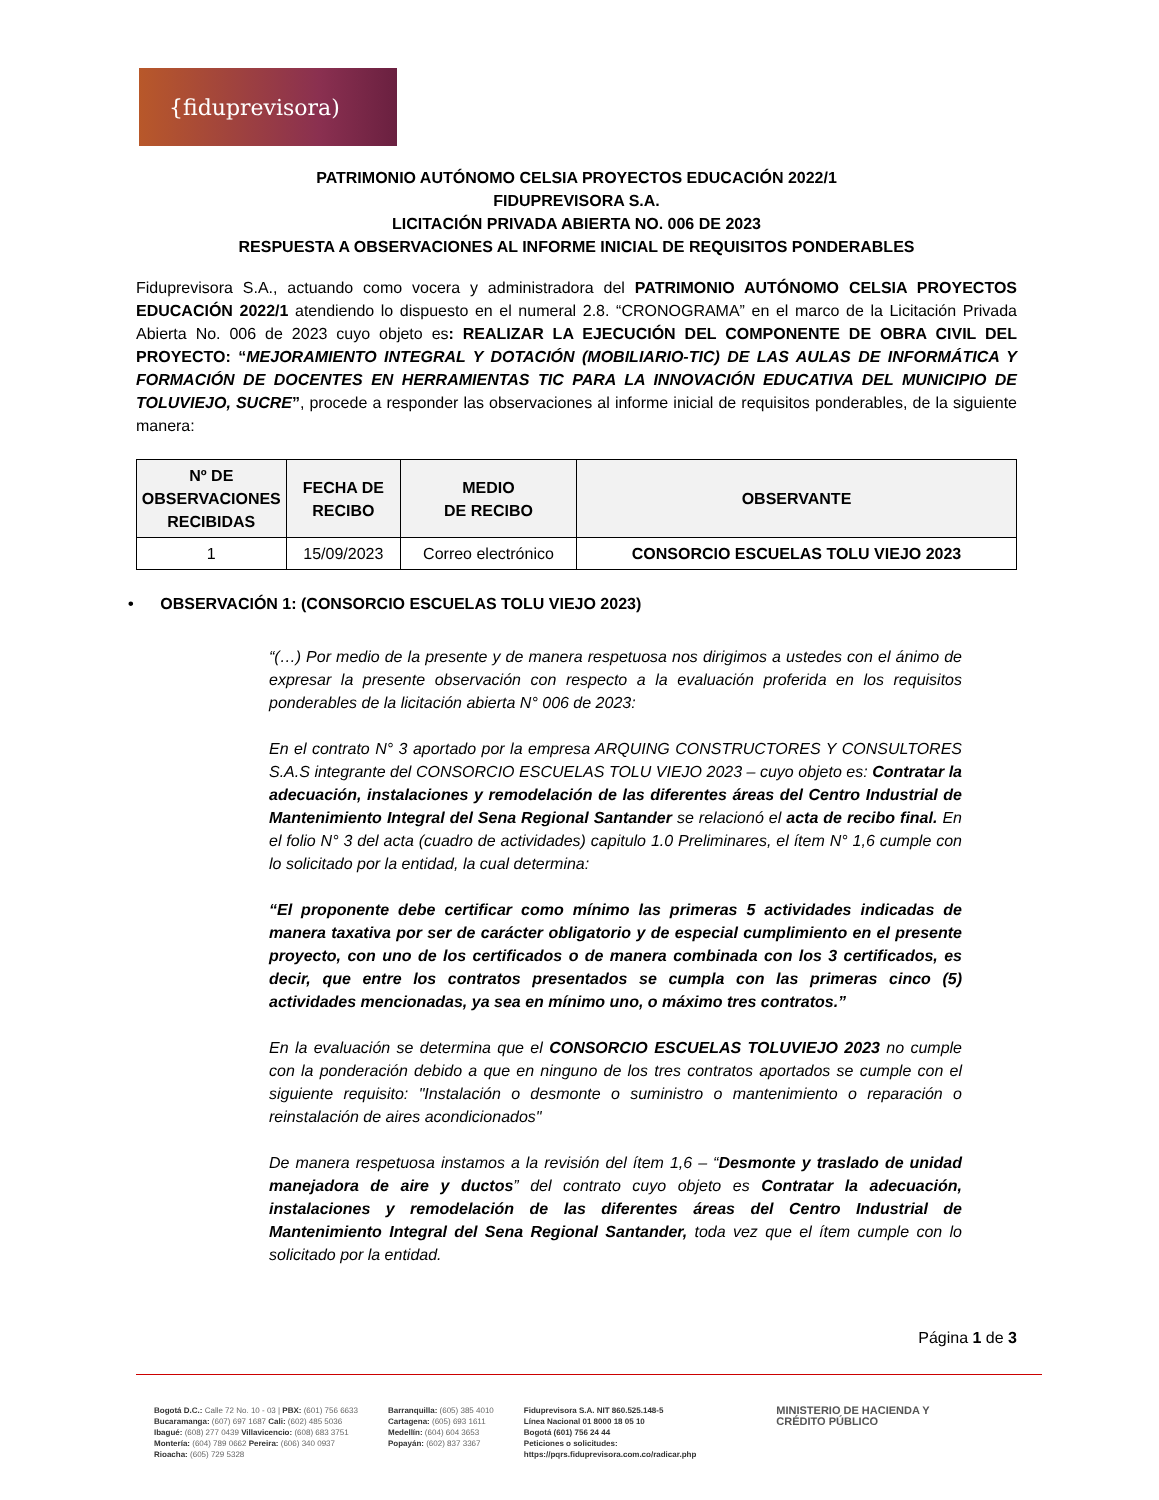{fiduprevisora)
PATRIMONIO AUTÓNOMO CELSIA PROYECTOS EDUCACIÓN 2022/1
FIDUPREVISORA S.A.
LICITACIÓN PRIVADA ABIERTA NO. 006 DE 2023
RESPUESTA A OBSERVACIONES AL INFORME INICIAL DE REQUISITOS PONDERABLES
Fiduprevisora S.A., actuando como vocera y administradora del PATRIMONIO AUTÓNOMO CELSIA PROYECTOS EDUCACIÓN 2022/1 atendiendo lo dispuesto en el numeral 2.8. “CRONOGRAMA” en el marco de la Licitación Privada Abierta No. 006 de 2023 cuyo objeto es: REALIZAR LA EJECUCIÓN DEL COMPONENTE DE OBRA CIVIL DEL PROYECTO: “MEJORAMIENTO INTEGRAL Y DOTACIÓN (MOBILIARIO-TIC) DE LAS AULAS DE INFORMÁTICA Y FORMACIÓN DE DOCENTES EN HERRAMIENTAS TIC PARA LA INNOVACIÓN EDUCATIVA DEL MUNICIPIO DE TOLUVIEJO, SUCRE”, procede a responder las observaciones al informe inicial de requisitos ponderables, de la siguiente manera:
| Nº DE OBSERVACIONES RECIBIDAS | FECHA DE RECIBO | MEDIO DE RECIBO | OBSERVANTE |
| --- | --- | --- | --- |
| 1 | 15/09/2023 | Correo electrónico | CONSORCIO ESCUELAS TOLU VIEJO 2023 |
• OBSERVACIÓN 1: (CONSORCIO ESCUELAS TOLU VIEJO 2023)
“(…) Por medio de la presente y de manera respetuosa nos dirigimos a ustedes con el ánimo de expresar la presente observación con respecto a la evaluación proferida en los requisitos ponderables de la licitación abierta N° 006 de 2023:
En el contrato N° 3 aportado por la empresa ARQUING CONSTRUCTORES Y CONSULTORES S.A.S integrante del CONSORCIO ESCUELAS TOLU VIEJO 2023 – cuyo objeto es: Contratar la adecuación, instalaciones y remodelación de las diferentes áreas del Centro Industrial de Mantenimiento Integral del Sena Regional Santander se relacionó el acta de recibo final. En el folio N° 3 del acta (cuadro de actividades) capitulo 1.0 Preliminares, el ítem N° 1,6 cumple con lo solicitado por la entidad, la cual determina:
“El proponente debe certificar como mínimo las primeras 5 actividades indicadas de manera taxativa por ser de carácter obligatorio y de especial cumplimiento en el presente proyecto, con uno de los certificados o de manera combinada con los 3 certificados, es decir, que entre los contratos presentados se cumpla con las primeras cinco (5) actividades mencionadas, ya sea en mínimo uno, o máximo tres contratos.”
En la evaluación se determina que el CONSORCIO ESCUELAS TOLUVIEJO 2023 no cumple con la ponderación debido a que en ninguno de los tres contratos aportados se cumple con el siguiente requisito: "Instalación o desmonte o suministro o mantenimiento o reparación o reinstalación de aires acondicionados"
De manera respetuosa instamos a la revisión del ítem 1,6 – “Desmonte y traslado de unidad manejadora de aire y ductos” del contrato cuyo objeto es Contratar la adecuación, instalaciones y remodelación de las diferentes áreas del Centro Industrial de Mantenimiento Integral del Sena Regional Santander, toda vez que el ítem cumple con lo solicitado por la entidad.
Página 1 de 3
Bogotá D.C.: Calle 72 No. 10 - 03 | PBX: (601) 756 6633
Bucaramanga: (607) 697 1687 Cali: (602) 485 5036
Ibagué: (608) 277 0439 Villavicencio: (608) 683 3751
Montería: (604) 789 0662 Pereira: (606) 340 0937
Rioacha: (605) 729 5328
Barranquilla: (605) 385 4010
Cartagena: (605) 693 1611
Medellín: (604) 604 3653
Popayán: (602) 837 3367
Fiduprevisora S.A. NIT 860.525.148-5
Línea Nacional 01 8000 18 05 10
Bogotá (601) 756 24 44
Peticiones o solicitudes:
https://pqrs.fiduprevisora.com.co/radicar.php
MINISTERIO DE HACIENDA Y
CRÉDITO PÚBLICO